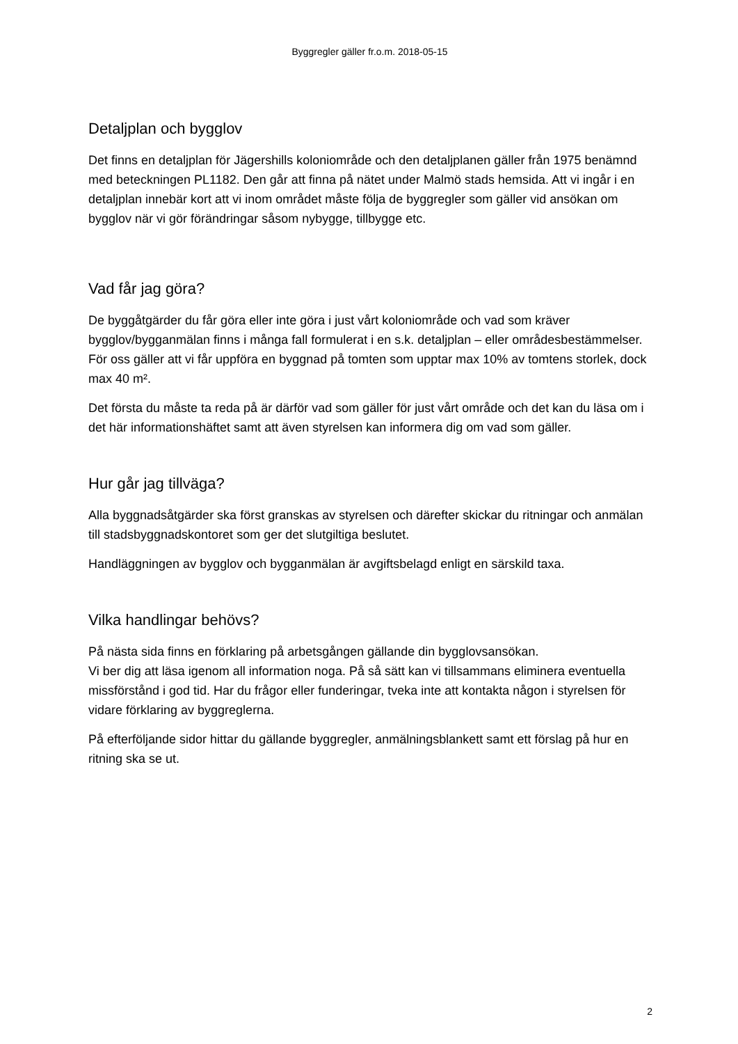Byggregler gäller fr.o.m. 2018-05-15
Detaljplan och bygglov
Det finns en detaljplan för Jägershills koloniområde och den detaljplanen gäller från 1975 benämnd med beteckningen PL1182. Den går att finna på nätet under Malmö stads hemsida. Att vi ingår i en detaljplan innebär kort att vi inom området måste följa de byggregler som gäller vid ansökan om bygglov när vi gör förändringar såsom nybygge, tillbygge etc.
Vad får jag göra?
De byggåtgärder du får göra eller inte göra i just vårt koloniområde och vad som kräver bygglov/bygganmälan finns i många fall formulerat i en s.k. detaljplan – eller områdesbestämmelser. För oss gäller att vi får uppföra en byggnad på tomten som upptar max 10% av tomtens storlek, dock max 40 m².
Det första du måste ta reda på är därför vad som gäller för just vårt område och det kan du läsa om i det här informationshäftet samt att även styrelsen kan informera dig om vad som gäller.
Hur går jag tillväga?
Alla byggnadsåtgärder ska först granskas av styrelsen och därefter skickar du ritningar och anmälan till stadsbyggnadskontoret som ger det slutgiltiga beslutet.
Handläggningen av bygglov och bygganmälan är avgiftsbelagd enligt en särskild taxa.
Vilka handlingar behövs?
På nästa sida finns en förklaring på arbetsgången gällande din bygglovsansökan.
Vi ber dig att läsa igenom all information noga. På så sätt kan vi tillsammans eliminera eventuella missförstånd i god tid. Har du frågor eller funderingar, tveka inte att kontakta någon i styrelsen för vidare förklaring av byggreglerna.
På efterföljande sidor hittar du gällande byggregler, anmälningsblankett samt ett förslag på hur en ritning ska se ut.
2